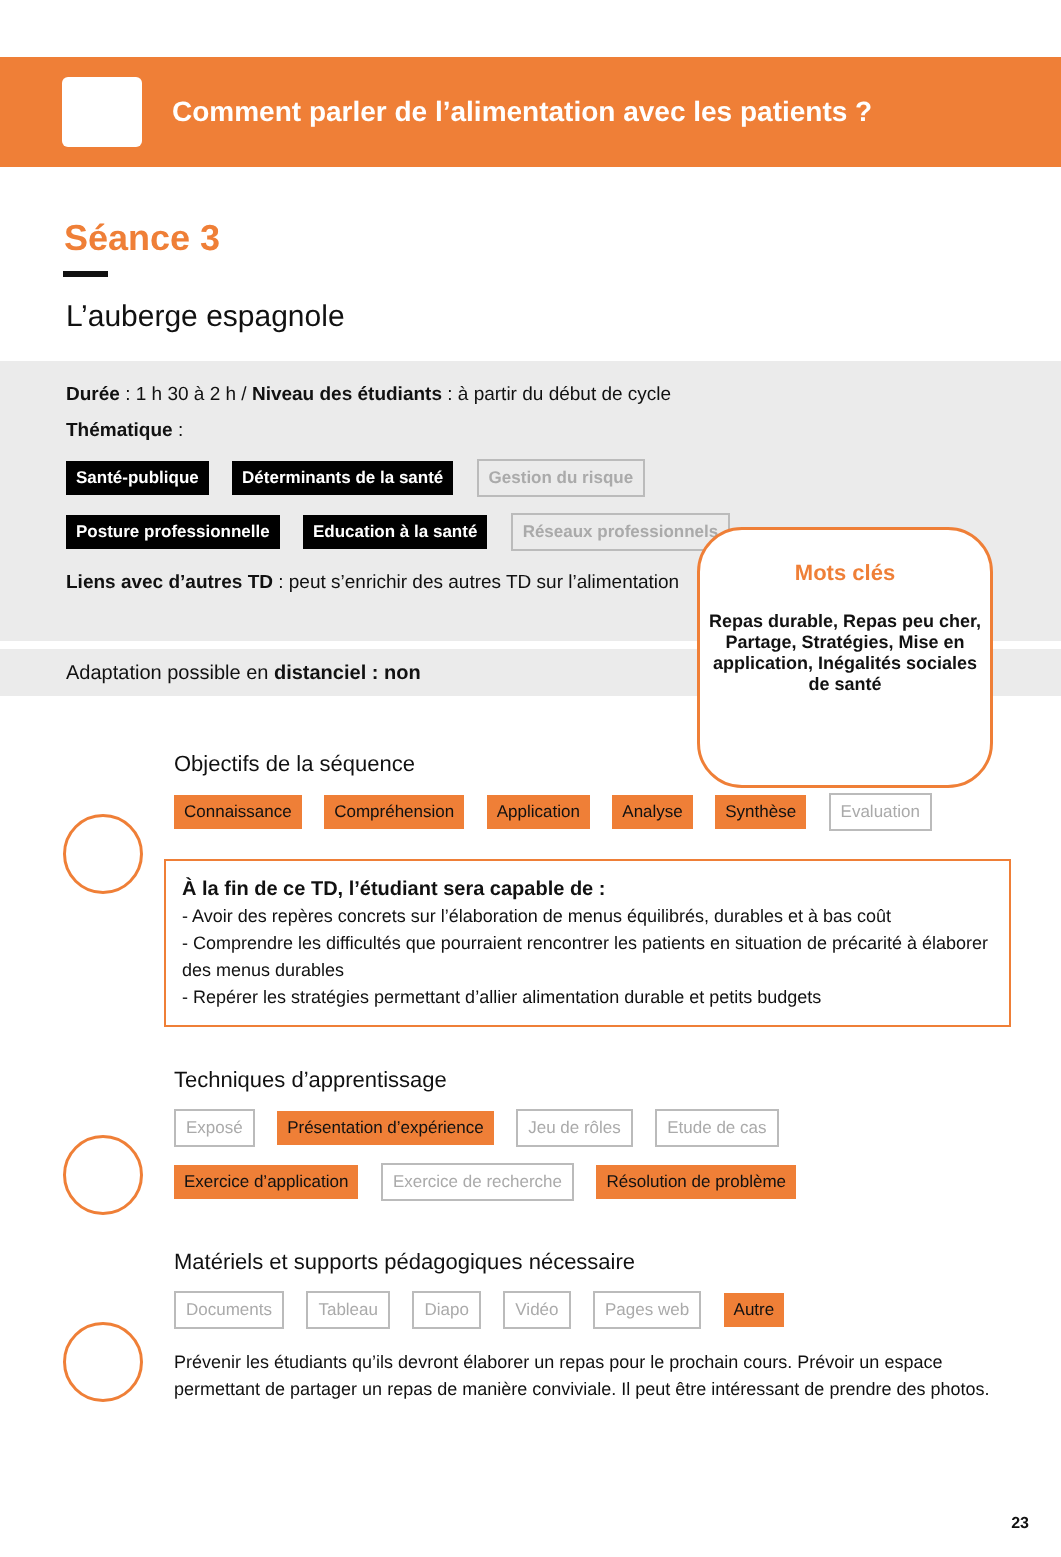Comment parler de l’alimentation avec les patients ?
Séance 3
L’auberge espagnole
Durée : 1 h 30 à 2 h / Niveau des étudiants : à partir du début de cycle
Thématique :
Santé-publique Déterminants de la santé Gestion du risque
Posture professionnelle Education à la santé Réseaux professionnels
Liens avec d’autres TD : peut s’enrichir des autres TD sur l’alimentation
Adaptation possible en distanciel : non
Mots clés
Repas durable, Repas peu cher, Partage, Stratégies, Mise en application, Inégalités sociales de santé
Objectifs de la séquence
Connaissance Compréhension Application Analyse Synthèse Evaluation
À la fin de ce TD, l’étudiant sera capable de :
- Avoir des repères concrets sur l’élaboration de menus équilibrés, durables et à bas coût
- Comprendre les difficultés que pourraient rencontrer les patients en situation de précarité à élaborer des menus durables
- Repérer les stratégies permettant d’allier alimentation durable et petits budgets
Techniques d’apprentissage
Exposé Présentation d’expérience Jeu de rôles Etude de cas
Exercice d’application Exercice de recherche Résolution de problème
Matériels et supports pédagogiques nécessaire
Documents Tableau Diapo Vidéo Pages web Autre
Prévenir les étudiants qu’ils devront élaborer un repas pour le prochain cours. Prévoir un espace permettant de partager un repas de manière conviviale. Il peut être intéressant de prendre des photos.
23